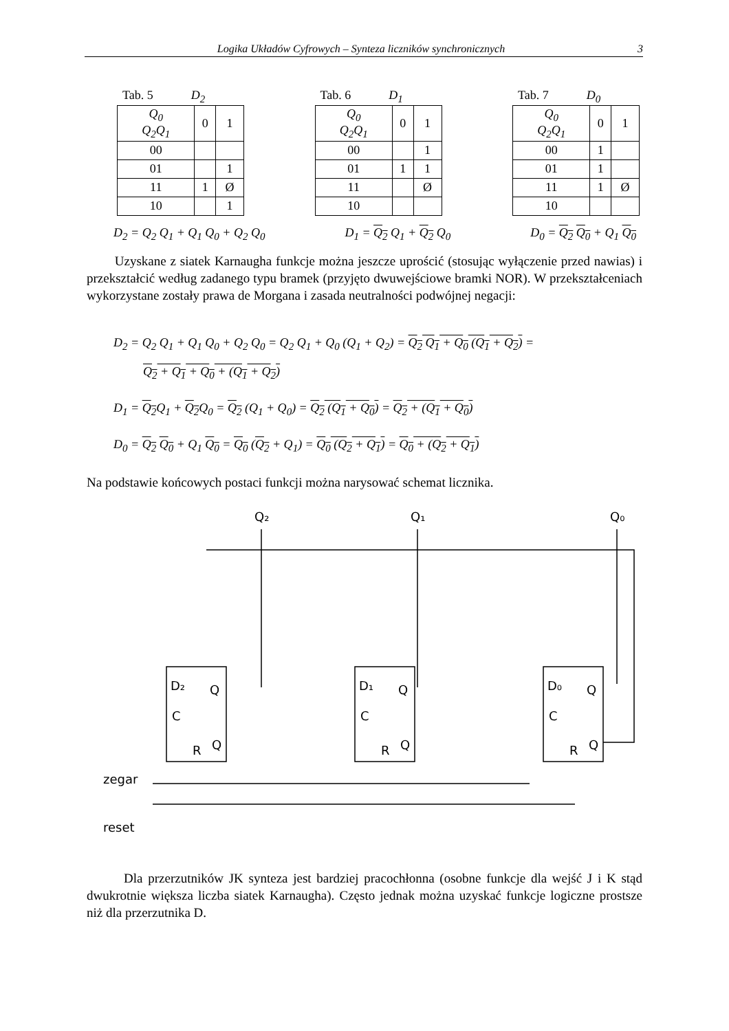Logika Układów Cyfrowych – Synteza liczników synchronicznych 3
Tab. 5 D<sub>2</sub>
| Q<sub>0</sub> Q<sub>2</sub>Q<sub>1</sub> | 0 | 1 |
| --- | --- | --- |
| 00 | | |
| 01 | | 1 |
| 11 | 1 | Ø |
| 10 | | 1 |
Tab. 6 D<sub>1</sub>
| Q<sub>0</sub> Q<sub>2</sub>Q<sub>1</sub> | 0 | 1 |
| --- | --- | --- |
| 00 | | 1 |
| 01 | 1 | 1 |
| 11 | | Ø |
| 10 | | |
Tab. 7 D<sub>0</sub>
| Q<sub>0</sub> Q<sub>2</sub>Q<sub>1</sub> | 0 | 1 |
| --- | --- | --- |
| 00 | 1 | |
| 01 | 1 | |
| 11 | 1 | Ø |
| 10 | | |
D<sub>2</sub> = Q<sub>2</sub> Q<sub>1</sub> + Q<sub>1</sub> Q<sub>0</sub> + Q<sub>2</sub> Q<sub>0</sub> D<sub>1</sub> = Q<sub>2</sub> Q<sub>1</sub> + Q<sub>2</sub> Q<sub>0</sub> D<sub>0</sub> = Q<sub>2</sub> Q<sub>0</sub> + Q<sub>1</sub> Q<sub>0</sub>
Uzyskane z siatek Karnaugha funkcje można jeszcze uprościć (stosując wyłączenie przed nawias) i przekształcić według zadanego typu bramek (przyjęto dwuwejściowe bramki NOR). W przekształceniach wykorzystane zostały prawa de Morgana i zasada neutralności podwójnej negacji:
D<sub>2</sub> = Q<sub>2</sub> Q<sub>1</sub> + Q<sub>1</sub> Q<sub>0</sub> + Q<sub>2</sub> Q<sub>0</sub> = Q<sub>2</sub> Q<sub>1</sub> + Q<sub>0</sub> (Q<sub>1</sub> + Q<sub>2</sub>) = Q<sub>2</sub> Q<sub>1</sub> + Q<sub>0</sub> (Q<sub>1</sub> + Q<sub>2</sub>) =
Q<sub>2</sub> + Q<sub>1</sub> + Q<sub>0</sub> + (Q<sub>1</sub> + Q<sub>2</sub>)
D<sub>1</sub> = Q<sub>2</sub> Q<sub>1</sub> + Q<sub>2</sub> Q<sub>0</sub> = Q<sub>2</sub> (Q<sub>1</sub> + Q<sub>0</sub>) = Q<sub>2</sub> (Q<sub>1</sub> + Q<sub>0</sub>) = Q<sub>2</sub> + (Q<sub>1</sub> + Q<sub>0</sub>)
D<sub>0</sub> = Q<sub>2</sub> Q<sub>0</sub> + Q<sub>1</sub> Q<sub>0</sub> = Q<sub>0</sub> (Q<sub>2</sub> + Q<sub>1</sub>) = Q<sub>0</sub> (Q<sub>2</sub> + Q<sub>1</sub>) = Q<sub>0</sub> + (Q<sub>2</sub> + Q<sub>1</sub>)
Na podstawie końcowych postaci funkcji można narysować schemat licznika.
Q₂
Q₁
Q₀
D₂
Q
C
R
Q
D₁
Q
C
R
Q
D₀
Q
C
R
Q
zegar
reset
Dla przerzutników JK synteza jest bardziej pracochłonna (osobne funkcje dla wejść J i K stąd dwukrotnie większa liczba siatek Karnaugha). Często jednak można uzyskać funkcje logiczne prostsze niż dla przerzutnika D.